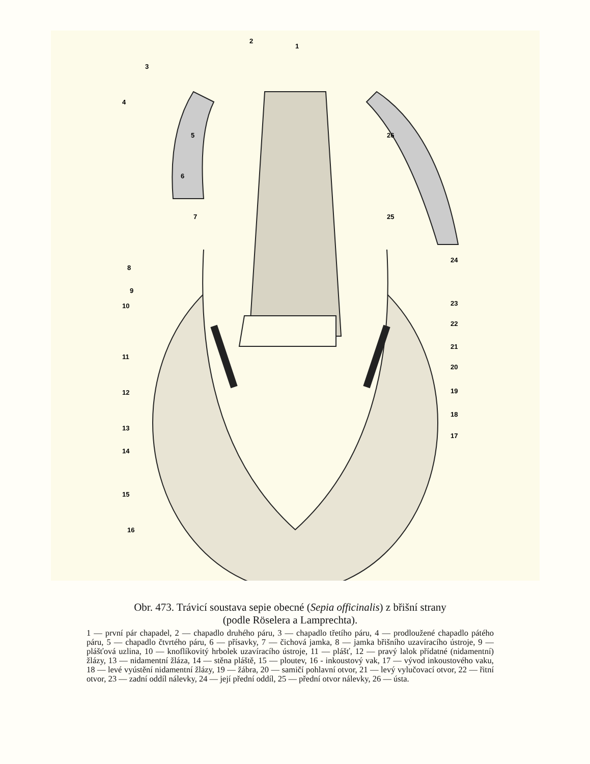2
1
3
4
5
6
7
8
9
10
11
12
13
14
15
16
17
18
19
20
21
22
23
24
25
26
Obr. 473. Trávicí soustava sepie obecné (Sepia officinalis) z břišní strany
(podle Röselera a Lamprechta).
1 — první pár chapadel, 2 — chapadlo druhého páru, 3 — chapadlo třetího páru, 4 — prodloužené chapadlo pátého páru, 5 — chapadlo čtvrtého páru, 6 — přísavky, 7 — čichová jamka, 8 — jamka břišního uzavíracího ústroje, 9 — plášťová uzlina, 10 — knoflíkovitý hrbolek uzavíracího ústroje, 11 — plášť, 12 — pravý lalok přídatné (nidamentní) žlázy, 13 — nidamentní žláza, 14 — stěna pláště, 15 — ploutev, 16 - inkoustový vak, 17 — vývod inkoustového vaku, 18 — levé vyústění nidamentní žlázy, 19 — žábra, 20 — samičí pohlavní otvor, 21 — levý vylučovací otvor, 22 — řitní otvor, 23 — zadní oddíl nálevky, 24 — její přední oddíl, 25 — přední otvor nálevky, 26 — ústa.